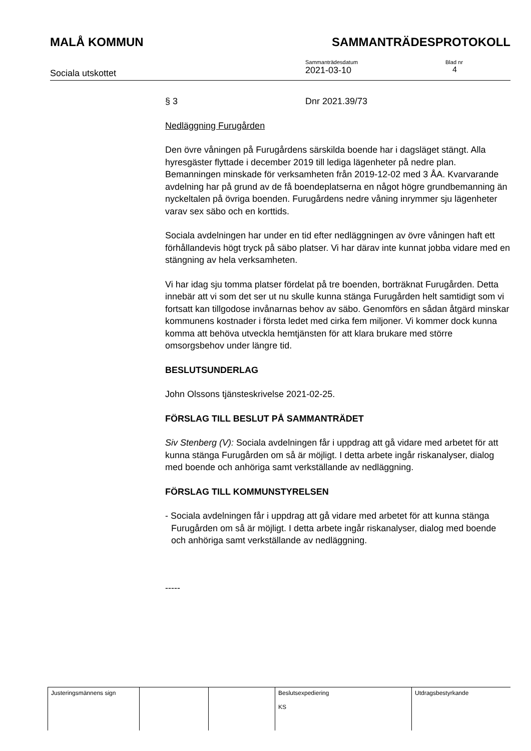MALÅ KOMMUN SAMMANTRÄDESPROTOKOLL
Sociala utskottet
Sammanträdesdatum
2021-03-10
Blad nr
4
§ 3 Dnr 2021.39/73
Nedläggning Furugården
Den övre våningen på Furugårdens särskilda boende har i dagsläget stängt. Alla hyresgäster flyttade i december 2019 till lediga lägenheter på nedre plan. Bemanningen minskade för verksamheten från 2019-12-02 med 3 ÅA. Kvarvarande avdelning har på grund av de få boendeplatserna en något högre grundbemanning än nyckeltalen på övriga boenden. Furugårdens nedre våning inrymmer sju lägenheter varav sex säbo och en korttids.
Sociala avdelningen har under en tid efter nedläggningen av övre våningen haft ett förhållandevis högt tryck på säbo platser. Vi har därav inte kunnat jobba vidare med en stängning av hela verksamheten.
Vi har idag sju tomma platser fördelat på tre boenden, borträknat Furugården. Detta innebär att vi som det ser ut nu skulle kunna stänga Furugården helt samtidigt som vi fortsatt kan tillgodose invånarnas behov av säbo. Genomförs en sådan åtgärd minskar kommunens kostnader i första ledet med cirka fem miljoner. Vi kommer dock kunna komma att behöva utveckla hemtjänsten för att klara brukare med större omsorgsbehov under längre tid.
BESLUTSUNDERLAG
John Olssons tjänsteskrivelse 2021-02-25.
FÖRSLAG TILL BESLUT PÅ SAMMANTRÄDET
Siv Stenberg (V): Sociala avdelningen får i uppdrag att gå vidare med arbetet för att kunna stänga Furugården om så är möjligt. I detta arbete ingår riskanalyser, dialog med boende och anhöriga samt verkställande av nedläggning.
FÖRSLAG TILL KOMMUNSTYRELSEN
- Sociala avdelningen får i uppdrag att gå vidare med arbetet för att kunna stänga Furugården om så är möjligt. I detta arbete ingår riskanalyser, dialog med boende och anhöriga samt verkställande av nedläggning.
-----
| Justeringsmännens sign | | | Beslutsexpediering KS | Utdragsbestyrkande |